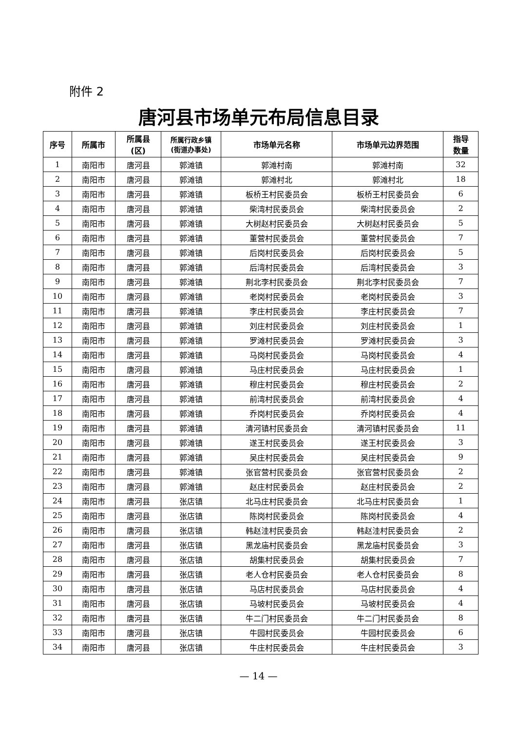附件 2
唐河县市场单元布局信息目录
| 序号 | 所属市 | 所属县 (区) | 所属行政乡镇 (街道办事处) | 市场单元名称 | 市场单元边界范围 | 指导 数量 |
| --- | --- | --- | --- | --- | --- | --- |
| 1 | 南阳市 | 唐河县 | 郭滩镇 | 郭滩村南 | 郭滩村南 | 32 |
| 2 | 南阳市 | 唐河县 | 郭滩镇 | 郭滩村北 | 郭滩村北 | 18 |
| 3 | 南阳市 | 唐河县 | 郭滩镇 | 板桥王村民委员会 | 板桥王村民委员会 | 6 |
| 4 | 南阳市 | 唐河县 | 郭滩镇 | 柴湾村民委员会 | 柴湾村民委员会 | 2 |
| 5 | 南阳市 | 唐河县 | 郭滩镇 | 大树赵村民委员会 | 大树赵村民委员会 | 5 |
| 6 | 南阳市 | 唐河县 | 郭滩镇 | 董营村民委员会 | 董营村民委员会 | 7 |
| 7 | 南阳市 | 唐河县 | 郭滩镇 | 后岗村民委员会 | 后岗村民委员会 | 5 |
| 8 | 南阳市 | 唐河县 | 郭滩镇 | 后湾村民委员会 | 后湾村民委员会 | 3 |
| 9 | 南阳市 | 唐河县 | 郭滩镇 | 荆北李村民委员会 | 荆北李村民委员会 | 7 |
| 10 | 南阳市 | 唐河县 | 郭滩镇 | 老岗村民委员会 | 老岗村民委员会 | 3 |
| 11 | 南阳市 | 唐河县 | 郭滩镇 | 李庄村民委员会 | 李庄村民委员会 | 7 |
| 12 | 南阳市 | 唐河县 | 郭滩镇 | 刘庄村民委员会 | 刘庄村民委员会 | 1 |
| 13 | 南阳市 | 唐河县 | 郭滩镇 | 罗滩村民委员会 | 罗滩村民委员会 | 3 |
| 14 | 南阳市 | 唐河县 | 郭滩镇 | 马岗村民委员会 | 马岗村民委员会 | 4 |
| 15 | 南阳市 | 唐河县 | 郭滩镇 | 马庄村民委员会 | 马庄村民委员会 | 1 |
| 16 | 南阳市 | 唐河县 | 郭滩镇 | 穆庄村民委员会 | 穆庄村民委员会 | 2 |
| 17 | 南阳市 | 唐河县 | 郭滩镇 | 前湾村民委员会 | 前湾村民委员会 | 4 |
| 18 | 南阳市 | 唐河县 | 郭滩镇 | 乔岗村民委员会 | 乔岗村民委员会 | 4 |
| 19 | 南阳市 | 唐河县 | 郭滩镇 | 清河镇村民委员会 | 清河镇村民委员会 | 11 |
| 20 | 南阳市 | 唐河县 | 郭滩镇 | 遂王村民委员会 | 遂王村民委员会 | 3 |
| 21 | 南阳市 | 唐河县 | 郭滩镇 | 吴庄村民委员会 | 吴庄村民委员会 | 9 |
| 22 | 南阳市 | 唐河县 | 郭滩镇 | 张官营村民委员会 | 张官营村民委员会 | 2 |
| 23 | 南阳市 | 唐河县 | 郭滩镇 | 赵庄村民委员会 | 赵庄村民委员会 | 2 |
| 24 | 南阳市 | 唐河县 | 张店镇 | 北马庄村民委员会 | 北马庄村民委员会 | 1 |
| 25 | 南阳市 | 唐河县 | 张店镇 | 陈岗村民委员会 | 陈岗村民委员会 | 4 |
| 26 | 南阳市 | 唐河县 | 张店镇 | 韩赵洼村民委员会 | 韩赵洼村民委员会 | 2 |
| 27 | 南阳市 | 唐河县 | 张店镇 | 黑龙庙村民委员会 | 黑龙庙村民委员会 | 3 |
| 28 | 南阳市 | 唐河县 | 张店镇 | 胡集村民委员会 | 胡集村民委员会 | 7 |
| 29 | 南阳市 | 唐河县 | 张店镇 | 老人仓村民委员会 | 老人仓村民委员会 | 8 |
| 30 | 南阳市 | 唐河县 | 张店镇 | 马店村民委员会 | 马店村民委员会 | 4 |
| 31 | 南阳市 | 唐河县 | 张店镇 | 马坡村民委员会 | 马坡村民委员会 | 4 |
| 32 | 南阳市 | 唐河县 | 张店镇 | 牛二门村民委员会 | 牛二门村民委员会 | 8 |
| 33 | 南阳市 | 唐河县 | 张店镇 | 牛园村民委员会 | 牛园村民委员会 | 6 |
| 34 | 南阳市 | 唐河县 | 张店镇 | 牛庄村民委员会 | 牛庄村民委员会 | 3 |
— 14 —